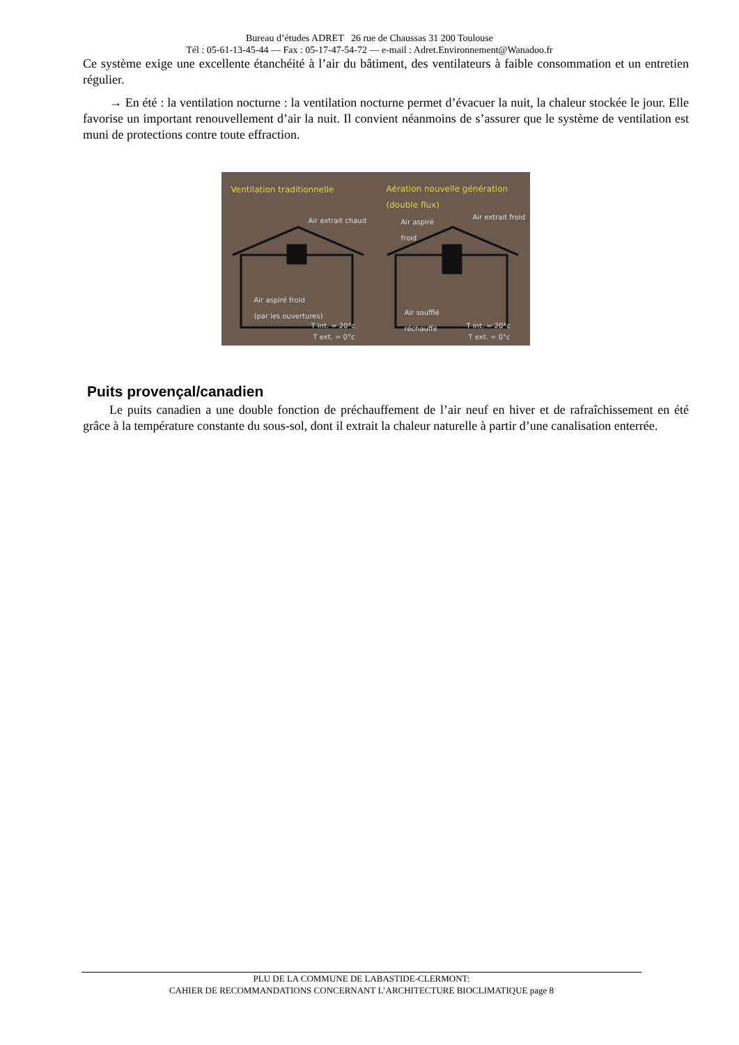Bureau d’études ADRET 26 rue de Chaussas 31 200 Toulouse
Tél : 05-61-13-45-44 — Fax : 05-17-47-54-72 — e-mail : Adret.Environnement@Wanadoo.fr
Ce système exige une excellente étanchéité à l’air du bâtiment, des ventilateurs à faible consommation et un entretien régulier.
→ En été : la ventilation nocturne : la ventilation nocturne permet d’évacuer la nuit, la chaleur stockée le jour. Elle favorise un important renouvellement d’air la nuit. Il convient néanmoins de s’assurer que le système de ventilation est muni de protections contre toute effraction.
Ventilation traditionnelle
Aération nouvelle génération
(double flux)
Air extrait chaud
Air aspiré
froid
Air extrait froid
Air aspiré froid
(par les ouvertures)
Air soufflé
réchauffé
T int. = 20°c
T ext. = 0°c
T int. = 20°c
T ext. = 0°c
Puits provençal/canadien
Le puits canadien a une double fonction de préchauffement de l’air neuf en hiver et de rafraîchissement en été grâce à la température constante du sous-sol, dont il extrait la chaleur naturelle à partir d’une canalisation enterrée.
PLU DE LA COMMUNE DE LABASTIDE-CLERMONT:
CAHIER DE RECOMMANDATIONS CONCERNANT L’ARCHITECTURE BIOCLIMATIQUE page 8